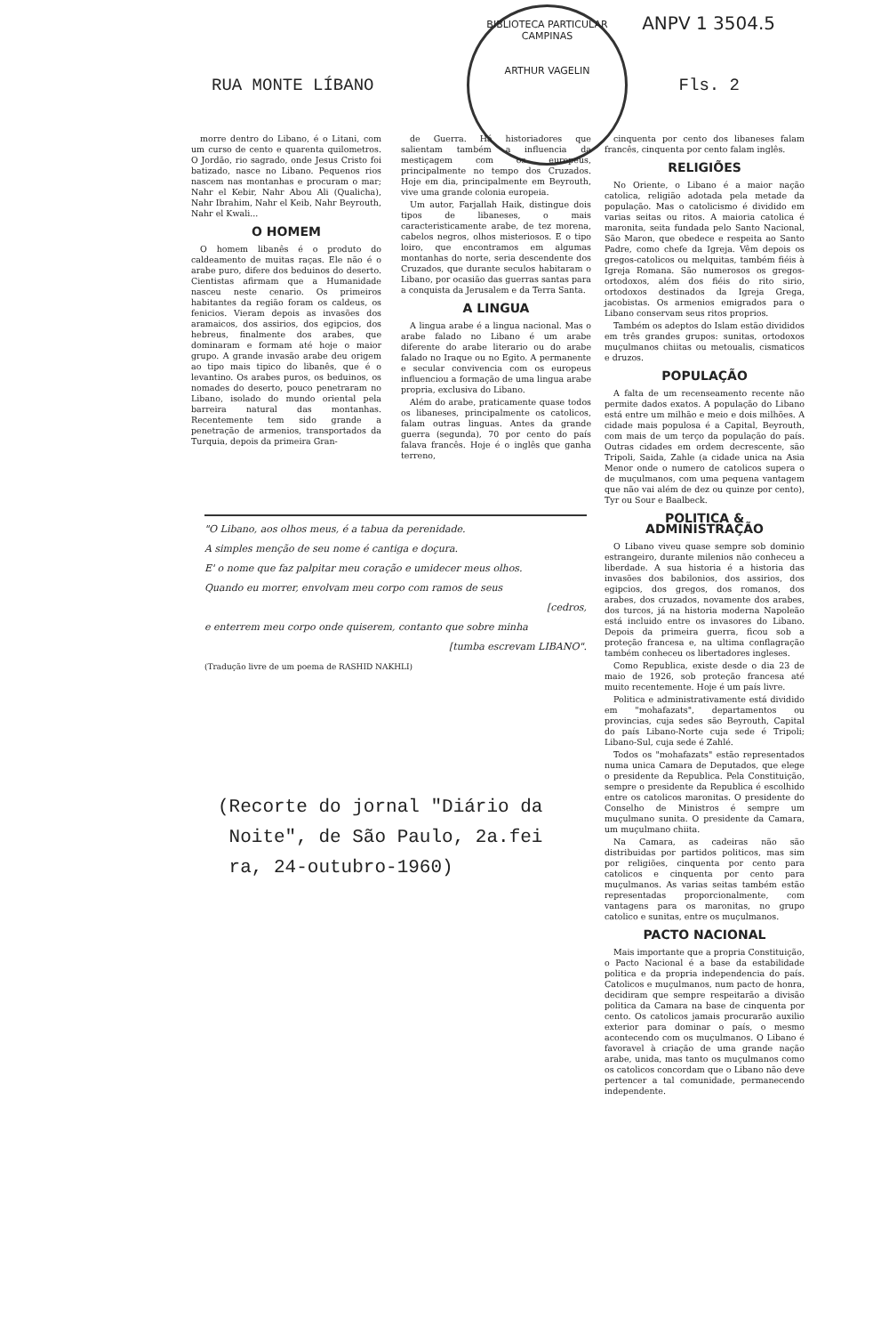ANPV 1 3504.5
BIBLIOTECA PARTICULAR
CAMPINAS
ARTHUR VAGELIN
RUA MONTE LÍBANO Fls. 2
morre dentro do Libano, é o Litani, com um curso de cento e quarenta quilometros. O Jordão, rio sagrado, onde Jesus Cristo foi batizado, nasce no Libano. Pequenos rios nascem nas montanhas e procuram o mar; Nahr el Kebir, Nahr Abou Ali (Qualicha), Nahr Ibrahim, Nahr el Keib, Nahr Beyrouth, Nahr el Kwali...
O HOMEM
O homem libanês é o produto do caldeamento de muitas raças. Ele não é o arabe puro, difere dos beduinos do deserto. Cientistas afirmam que a Humanidade nasceu neste cenario. Os primeiros habitantes da região foram os caldeus, os fenicios. Vieram depois as invasões dos aramaicos, dos assirios, dos egipcios, dos hebreus, finalmente dos arabes, que dominaram e formam até hoje o maior grupo. A grande invasão arabe deu origem ao tipo mais tipico do libanês, que é o levantino. Os arabes puros, os beduinos, os nomades do deserto, pouco penetraram no Libano, isolado do mundo oriental pela barreira natural das montanhas. Recentemente tem sido grande a penetração de armenios, transportados da Turquia, depois da primeira Gran-
de Guerra. Há historiadores que salientam também a influencia da mestiçagem com os europeus, principalmente no tempo dos Cruzados. Hoje em dia, principalmente em Beyrouth, vive uma grande colonia europeia.
Um autor, Farjallah Haik, distingue dois tipos de libaneses, o mais caracteristicamente arabe, de tez morena, cabelos negros, olhos misteriosos. E o tipo loiro, que encontramos em algumas montanhas do norte, seria descendente dos Cruzados, que durante seculos habitaram o Libano, por ocasião das guerras santas para a conquista da Jerusalem e da Terra Santa.
A LINGUA
A lingua arabe é a lingua nacional. Mas o arabe falado no Libano é um arabe diferente do arabe literario ou do arabe falado no Iraque ou no Egito. A permanente e secular convivencia com os europeus influenciou a formação de uma lingua arabe propria, exclusiva do Libano.
Além do arabe, praticamente quase todos os libaneses, principalmente os catolicos, falam outras linguas. Antes da grande guerra (segunda), 70 por cento do país falava francês. Hoje é o inglês que ganha terreno,
cinquenta por cento dos libaneses falam francês, cinquenta por cento falam inglês.
RELIGIÕES
No Oriente, o Libano é a maior nação catolica, religião adotada pela metade da população. Mas o catolicismo é dividido em varias seitas ou ritos. A maioria catolica é maronita, seita fundada pelo Santo Nacional, São Maron, que obedece e respeita ao Santo Padre, como chefe da Igreja. Vêm depois os gregos-catolicos ou melquitas, também fiéis à Igreja Romana. São numerosos os gregos-ortodoxos, além dos fiéis do rito sirio, ortodoxos destinados da Igreja Grega, jacobistas. Os armenios emigrados para o Libano conservam seus ritos proprios.
Também os adeptos do Islam estão divididos em três grandes grupos: sunitas, ortodoxos muçulmanos chiitas ou metoualis, cismaticos e druzos.
POPULAÇÃO
A falta de um recenseamento recente não permite dados exatos. A população do Libano está entre um milhão e meio e dois milhões. A cidade mais populosa é a Capital, Beyrouth, com mais de um terço da população do país. Outras cidades em ordem decrescente, são Tripoli, Saida, Zahle (a cidade unica na Asia Menor onde o numero de catolicos supera o de muçulmanos, com uma pequena vantagem que não vai além de dez ou quinze por cento), Tyr ou Sour e Baalbeck.
POLITICA &
ADMINISTRAÇÃO
O Libano viveu quase sempre sob dominio estrangeiro, durante milenios não conheceu a liberdade. A sua historia é a historia das invasões dos babilonios, dos assirios, dos egipcios, dos gregos, dos romanos, dos arabes, dos cruzados, novamente dos arabes, dos turcos, já na historia moderna Napoleão está incluido entre os invasores do Libano. Depois da primeira guerra, ficou sob a proteção francesa e, na ultima conflagração também conheceu os libertadores ingleses.
Como Republica, existe desde o dia 23 de maio de 1926, sob proteção francesa até muito recentemente. Hoje é um país livre.
Politica e administrativamente está dividido em "mohafazats", departamentos ou provincias, cuja sedes são Beyrouth, Capital do país Libano-Norte cuja sede é Tripoli; Libano-Sul, cuja sede é Zahlé.
Todos os "mohafazats" estão representados numa unica Camara de Deputados, que elege o presidente da Republica. Pela Constituição, sempre o presidente da Republica é escolhido entre os catolicos maronitas. O presidente do Conselho de Ministros é sempre um muçulmano sunita. O presidente da Camara, um muçulmano chiita.
Na Camara, as cadeiras não são distribuidas por partidos politicos, mas sim por religiões, cinquenta por cento para catolicos e cinquenta por cento para muçulmanos. As varias seitas também estão representadas proporcionalmente, com vantagens para os maronitas, no grupo catolico e sunitas, entre os muçulmanos.
PACTO NACIONAL
Mais importante que a propria Constituição, o Pacto Nacional é a base da estabilidade politica e da propria independencia do país. Catolicos e muçulmanos, num pacto de honra, decidiram que sempre respeitarão a divisão politica da Camara na base de cinquenta por cento. Os catolicos jamais procurarão auxilio exterior para dominar o país, o mesmo acontecendo com os muçulmanos. O Libano é favoravel à criação de uma grande nação arabe, unida, mas tanto os muçulmanos como os catolicos concordam que o Libano não deve pertencer a tal comunidade, permanecendo independente.
"O Libano, aos olhos meus, é a tabua da perenidade.
A simples menção de seu nome é cantiga e doçura.
E' o nome que faz palpitar meu coração e umidecer meus olhos.
Quando eu morrer, envolvam meu corpo com ramos de seus
[cedros,
e enterrem meu corpo onde quiserem, contanto que sobre minha
[tumba escrevam LIBANO".
(Tradução livre de um poema de RASHID NAKHLI)
(Recorte do jornal "Diário da
Noite", de São Paulo, 2a.fei
ra, 24-outubro-1960)